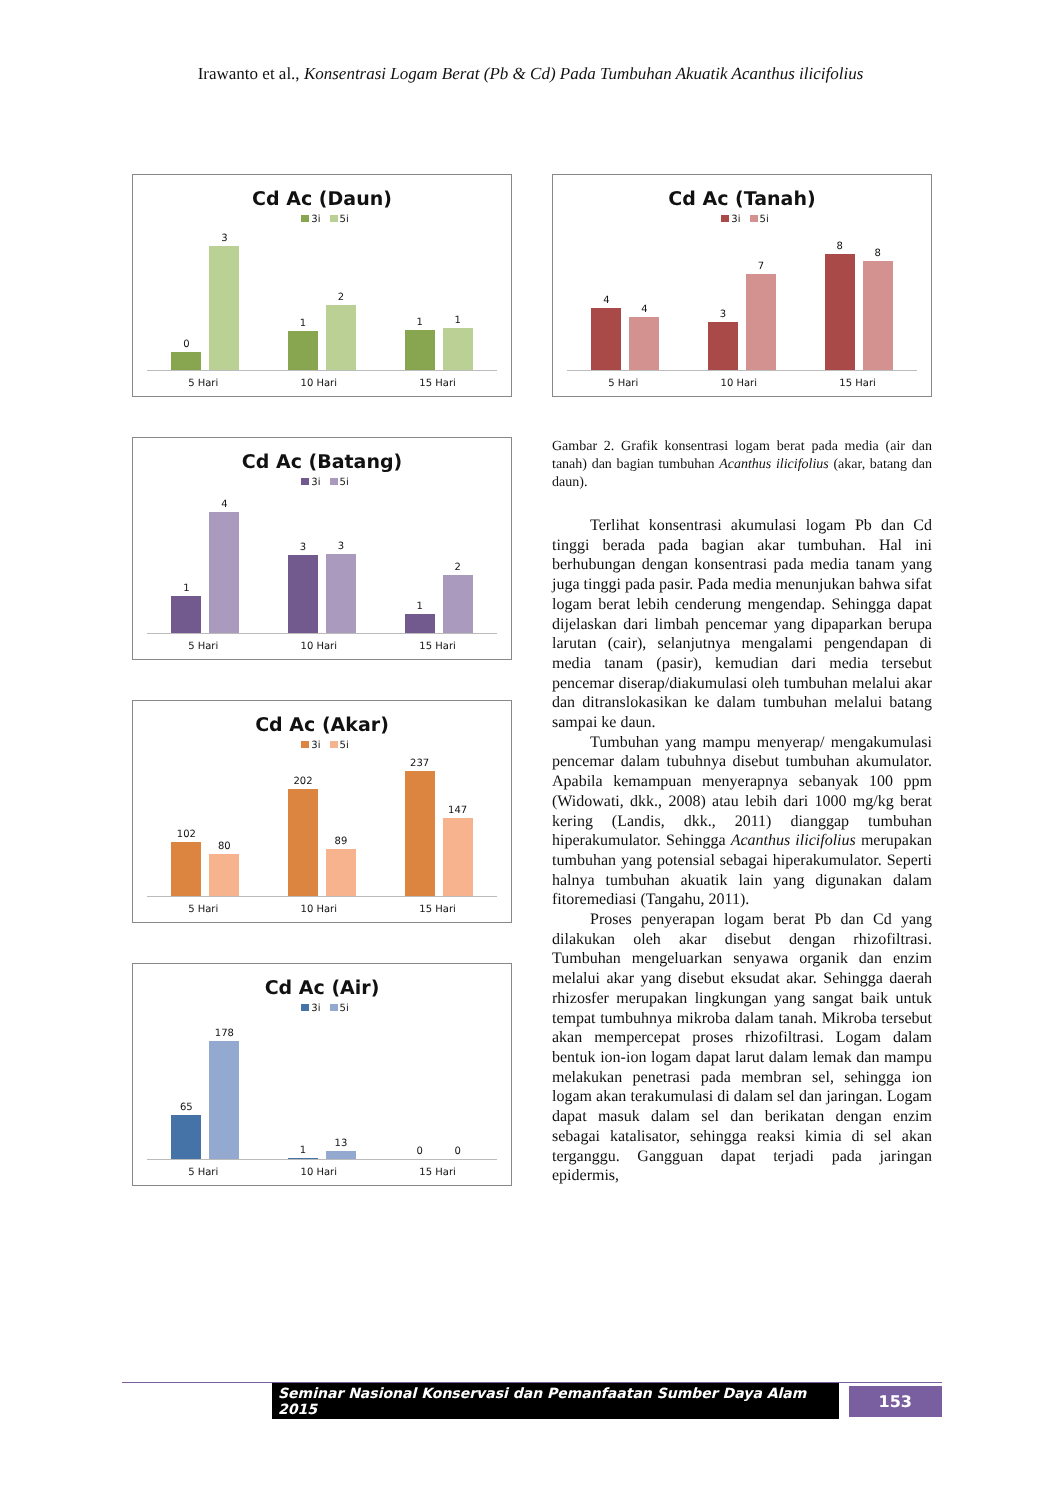Irawanto et al., Konsentrasi Logam Berat (Pb & Cd) Pada Tumbuhan Akuatik Acanthus ilicifolius
Cd Ac (Daun)
3i 5i
0
3
1
2
1
1
5 Hari 10 Hari 15 Hari
Cd Ac (Batang)
3i 5i
1
4
3
3
1
2
5 Hari 10 Hari 15 Hari
Cd Ac (Akar)
3i 5i
102
80
202
89
237
147
5 Hari 10 Hari 15 Hari
Cd Ac (Air)
3i 5i
65
178
1
13
0
0
5 Hari 10 Hari 15 Hari
Cd Ac (Tanah)
3i 5i
4
4
3
7
8
8
5 Hari 10 Hari 15 Hari
Gambar 2. Grafik konsentrasi logam berat pada media (air dan tanah) dan bagian tumbuhan Acanthus ilicifolius (akar, batang dan daun).
Terlihat konsentrasi akumulasi logam Pb dan Cd tinggi berada pada bagian akar tumbuhan. Hal ini berhubungan dengan konsentrasi pada media tanam yang juga tinggi pada pasir. Pada media menunjukan bahwa sifat logam berat lebih cenderung mengendap. Sehingga dapat dijelaskan dari limbah pencemar yang dipaparkan berupa larutan (cair), selanjutnya mengalami pengendapan di media tanam (pasir), kemudian dari media tersebut pencemar diserap/diakumulasi oleh tumbuhan melalui akar dan ditranslokasikan ke dalam tumbuhan melalui batang sampai ke daun.
Tumbuhan yang mampu menyerap/ mengakumulasi pencemar dalam tubuhnya disebut tumbuhan akumulator. Apabila kemampuan menyerapnya sebanyak 100 ppm (Widowati, dkk., 2008) atau lebih dari 1000 mg/kg berat kering (Landis, dkk., 2011) dianggap tumbuhan hiperakumulator. Sehingga Acanthus ilicifolius merupakan tumbuhan yang potensial sebagai hiperakumulator. Seperti halnya tumbuhan akuatik lain yang digunakan dalam fitoremediasi (Tangahu, 2011).
Proses penyerapan logam berat Pb dan Cd yang dilakukan oleh akar disebut dengan rhizofiltrasi. Tumbuhan mengeluarkan senyawa organik dan enzim melalui akar yang disebut eksudat akar. Sehingga daerah rhizosfer merupakan lingkungan yang sangat baik untuk tempat tumbuhnya mikroba dalam tanah. Mikroba tersebut akan mempercepat proses rhizofiltrasi. Logam dalam bentuk ion-ion logam dapat larut dalam lemak dan mampu melakukan penetrasi pada membran sel, sehingga ion logam akan terakumulasi di dalam sel dan jaringan. Logam dapat masuk dalam sel dan berikatan dengan enzim sebagai katalisator, sehingga reaksi kimia di sel akan terganggu. Gangguan dapat terjadi pada jaringan epidermis,
Seminar Nasional Konservasi dan Pemanfaatan Sumber Daya Alam 2015 153